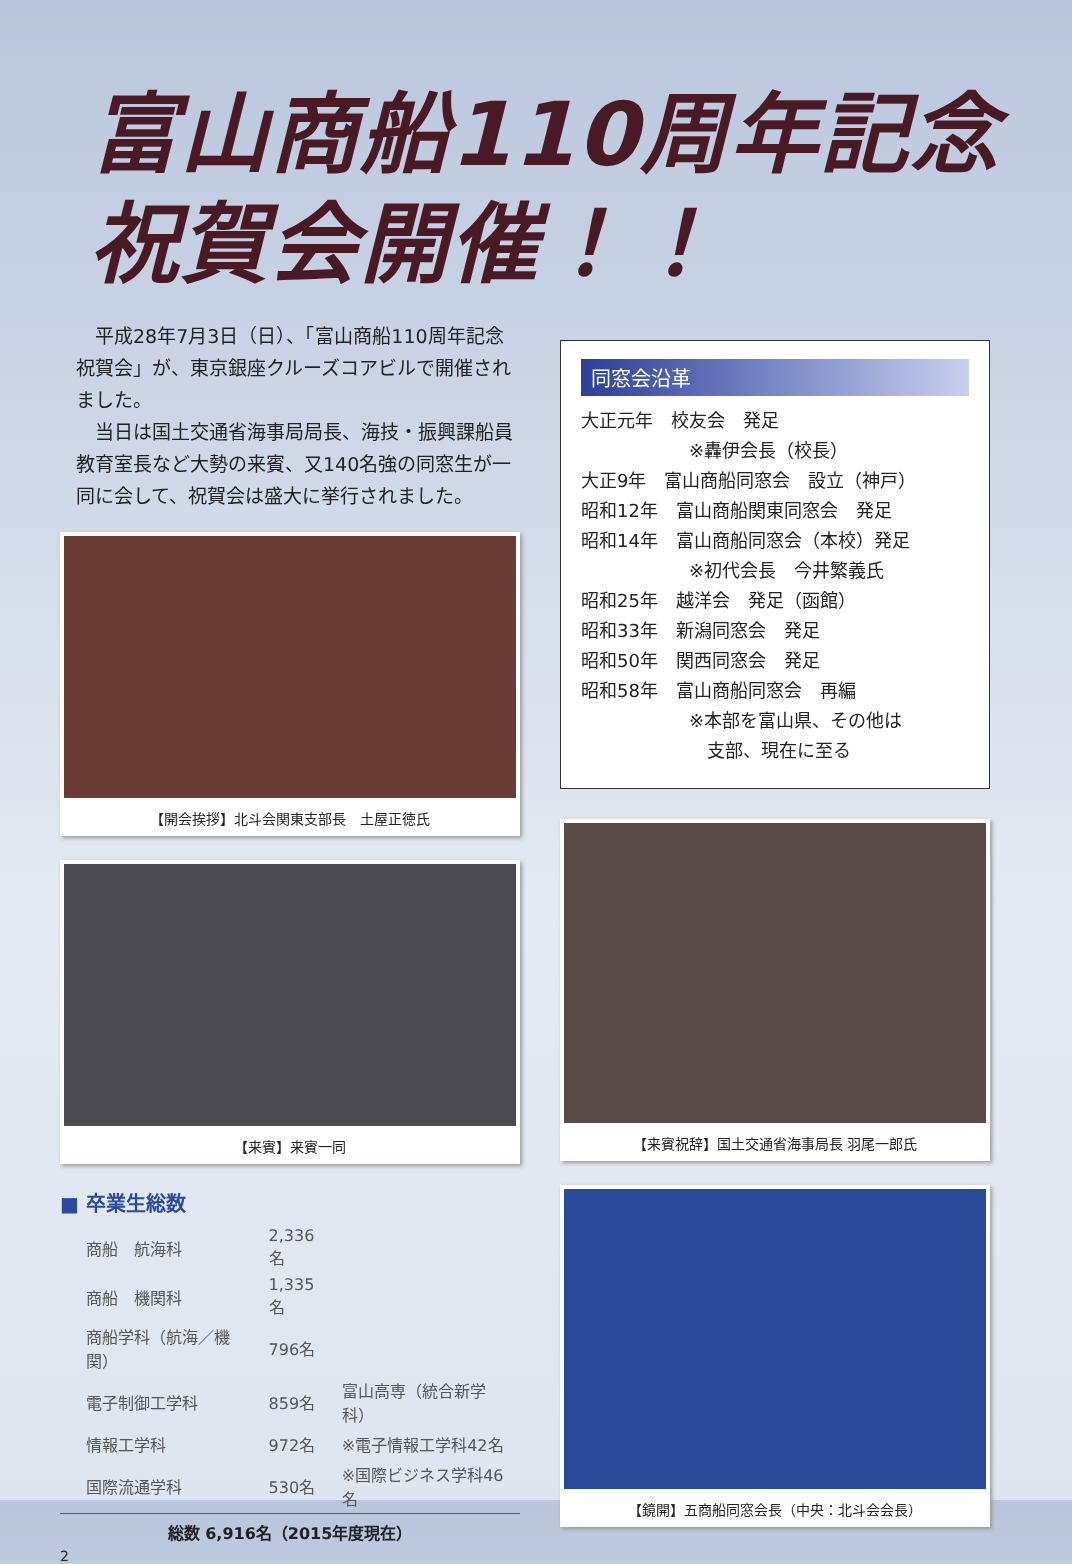富山商船110周年記念
祝賀会開催！！
　平成28年7月3日（日）、「富山商船110周年記念祝賀会」が、東京銀座クルーズコアビルで開催されました。
　当日は国土交通省海事局局長、海技・振興課船員教育室長など大勢の来賓、又140名強の同窓生が一同に会して、祝賀会は盛大に挙行されました。
【開会挨拶】北斗会関東支部長　土屋正徳氏
【来賓】来賓一同
■ 卒業生総数
| 商船 航海科 | 2,336名 | |
| 商船 機関科 | 1,335名 | |
| 商船学科（航海／機関） | 796名 | |
| 電子制御工学科 | 859名 | 富山高専（統合新学科） |
| 情報工学科 | 972名 | ※電子情報工学科42名 |
| 国際流通学科 | 530名 | ※国際ビジネス学科46名 |
総数 6,916名（2015年度現在）
2
同窓会沿革
大正元年　校友会　発足
　　　　　　※轟伊会長（校長）
大正9年　富山商船同窓会　設立（神戸）
昭和12年　富山商船関東同窓会　発足
昭和14年　富山商船同窓会（本校）発足
　　　　　　※初代会長　今井繁義氏
昭和25年　越洋会　発足（函館）
昭和33年　新潟同窓会　発足
昭和50年　関西同窓会　発足
昭和58年　富山商船同窓会　再編
　　　　　　※本部を富山県、その他は
　　　　　　　支部、現在に至る
【来賓祝辞】国土交通省海事局長 羽尾一郎氏
【鏡開】五商船同窓会長（中央：北斗会会長）